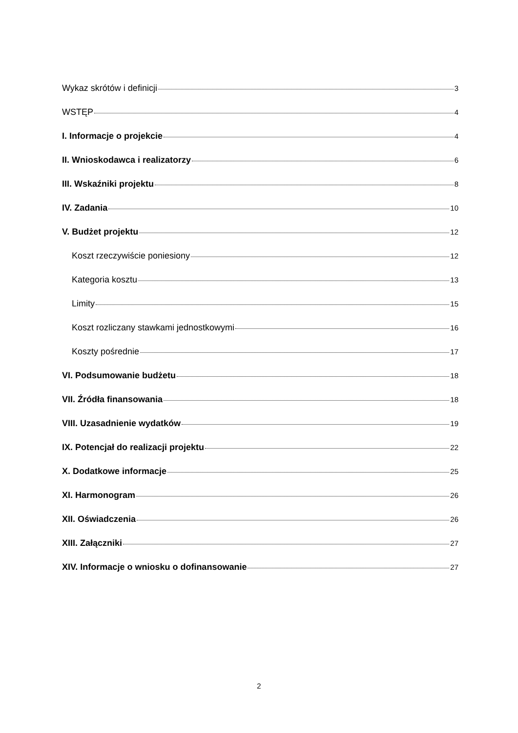Wykaz skrótów i definicji 3
WSTĘP 4
I. Informacje o projekcie 4
II. Wnioskodawca i realizatorzy 6
III. Wskaźniki projektu 8
IV. Zadania 10
V. Budżet projektu 12
Koszt rzeczywiście poniesiony 12
Kategoria kosztu 13
Limity 15
Koszt rozliczany stawkami jednostkowymi 16
Koszty pośrednie 17
VI. Podsumowanie budżetu 18
VII. Źródła finansowania 18
VIII. Uzasadnienie wydatków 19
IX. Potencjał do realizacji projektu 22
X. Dodatkowe informacje 25
XI. Harmonogram 26
XII. Oświadczenia 26
XIII. Załączniki 27
XIV. Informacje o wniosku o dofinansowanie 27
2